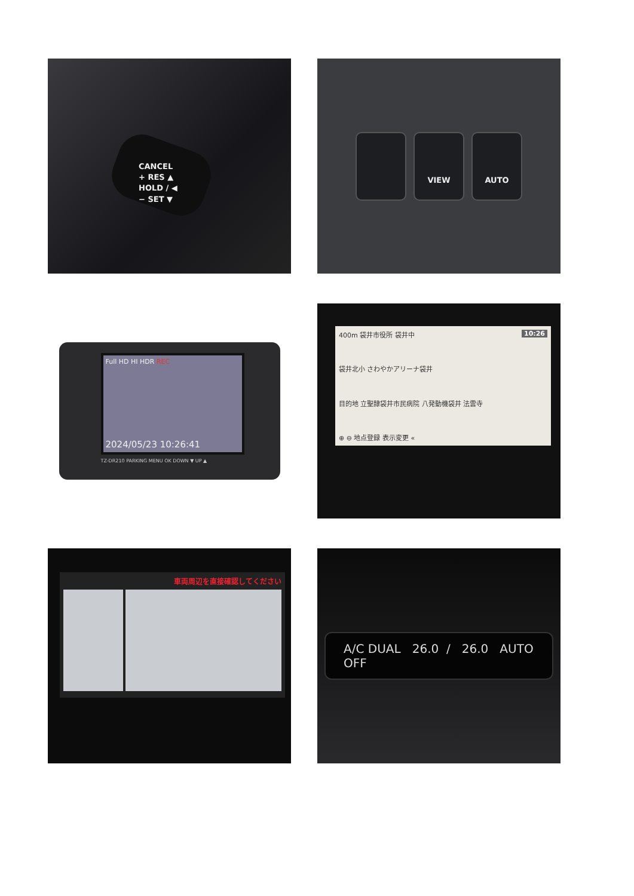CANCEL
+ RES ▲
HOLD / ◀
− SET ▼
VIEW AUTO
Full HD HI HDR REC
2024/05/23 10:26:41
TZ-DR210 PARKING MENU OK DOWN ▼ UP ▲
400m 袋井市役所 袋井中 10:26
袋井北小 さわやかアリーナ袋井
目的地 立聖隷袋井市民病院 八発動機袋井 法雲寺
⊕ ⊖ 地点登録 表示変更 «
車両周辺を直接確認してください
A/C DUAL 26.0 / 26.0 AUTO OFF